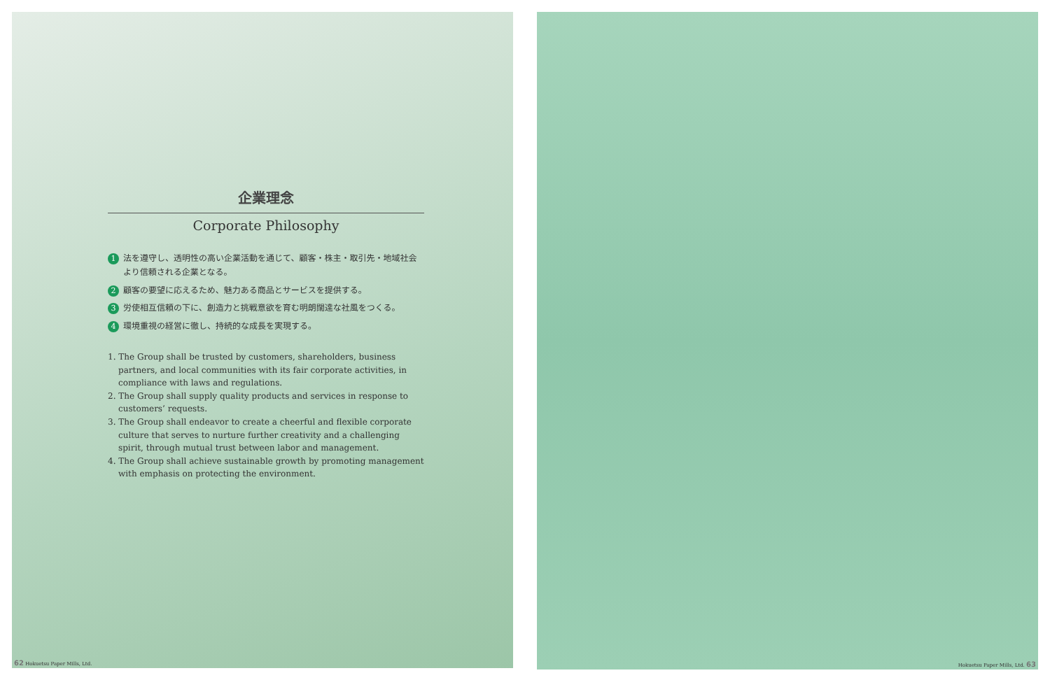企業理念
Corporate Philosophy
1 法を遵守し、透明性の高い企業活動を通じて、顧客・株主・取引先・地域社会より信頼される企業となる。
2 顧客の要望に応えるため、魅力ある商品とサービスを提供する。
3 労使相互信頼の下に、創造力と挑戦意欲を育む明朗闊達な社風をつくる。
4 環境重視の経営に徹し、持続的な成長を実現する。
1. The Group shall be trusted by customers, shareholders, business partners, and local communities with its fair corporate activities, in compliance with laws and regulations.
2. The Group shall supply quality products and services in response to customers’ requests.
3. The Group shall endeavor to create a cheerful and flexible corporate culture that serves to nurture further creativity and a challenging spirit, through mutual trust between labor and management.
4. The Group shall achieve sustainable growth by promoting management with emphasis on protecting the environment.
62 Hokuetsu Paper Mills, Ltd.
Hokuetsu Paper Mills, Ltd. 63